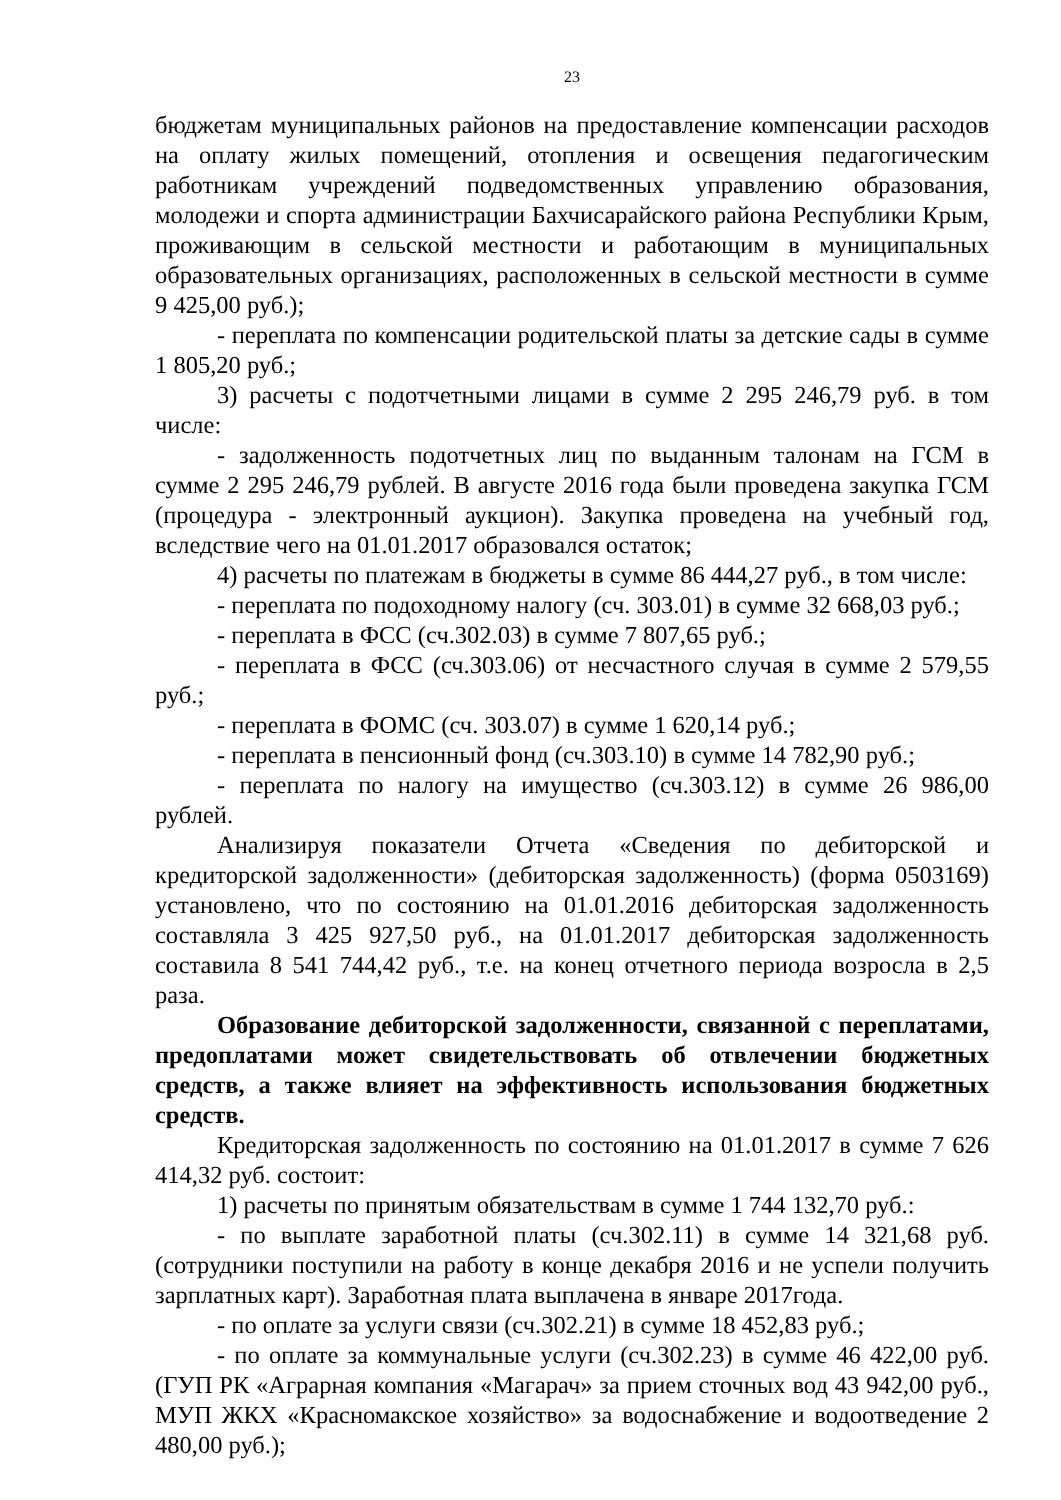23
бюджетам муниципальных районов на предоставление компенсации расходов на оплату жилых помещений, отопления и освещения педагогическим работникам учреждений подведомственных управлению образования, молодежи и спорта администрации Бахчисарайского района Республики Крым, проживающим в сельской местности и работающим в муниципальных образовательных организациях, расположенных в сельской местности в сумме 9 425,00 руб.);
- переплата по компенсации родительской платы за детские сады в сумме 1 805,20 руб.;
3) расчеты с подотчетными лицами в сумме 2 295 246,79 руб. в том числе:
- задолженность подотчетных лиц по выданным талонам на ГСМ в сумме 2 295 246,79 рублей. В августе 2016 года были проведена закупка ГСМ (процедура - электронный аукцион). Закупка проведена на учебный год, вследствие чего на 01.01.2017 образовался остаток;
4) расчеты по платежам в бюджеты в сумме 86 444,27 руб., в том числе:
- переплата по подоходному налогу (сч. 303.01) в сумме 32 668,03 руб.;
- переплата в ФСС (сч.302.03) в сумме 7 807,65 руб.;
- переплата в ФСС (сч.303.06) от несчастного случая в сумме 2 579,55 руб.;
- переплата в ФОМС (сч. 303.07) в сумме 1 620,14 руб.;
- переплата в пенсионный фонд (сч.303.10) в сумме 14 782,90 руб.;
- переплата по налогу на имущество (сч.303.12) в сумме 26 986,00 рублей.
Анализируя показатели Отчета «Сведения по дебиторской и кредиторской задолженности» (дебиторская задолженность) (форма 0503169) установлено, что по состоянию на 01.01.2016 дебиторская задолженность составляла 3 425 927,50 руб., на 01.01.2017 дебиторская задолженность составила 8 541 744,42 руб., т.е. на конец отчетного периода возросла в 2,5 раза.
Образование дебиторской задолженности, связанной с переплатами, предоплатами может свидетельствовать об отвлечении бюджетных средств, а также влияет на эффективность использования бюджетных средств.
Кредиторская задолженность по состоянию на 01.01.2017 в сумме 7 626 414,32 руб. состоит:
1) расчеты по принятым обязательствам в сумме 1 744 132,70 руб.:
- по выплате заработной платы (сч.302.11) в сумме 14 321,68 руб. (сотрудники поступили на работу в конце декабря 2016 и не успели получить зарплатных карт). Заработная плата выплачена в январе 2017года.
- по оплате за услуги связи (сч.302.21) в сумме 18 452,83 руб.;
- по оплате за коммунальные услуги (сч.302.23) в сумме 46 422,00 руб. (ГУП РК «Аграрная компания «Магарач» за прием сточных вод 43 942,00 руб., МУП ЖКХ «Красномакское хозяйство» за водоснабжение и водоотведение 2 480,00 руб.);